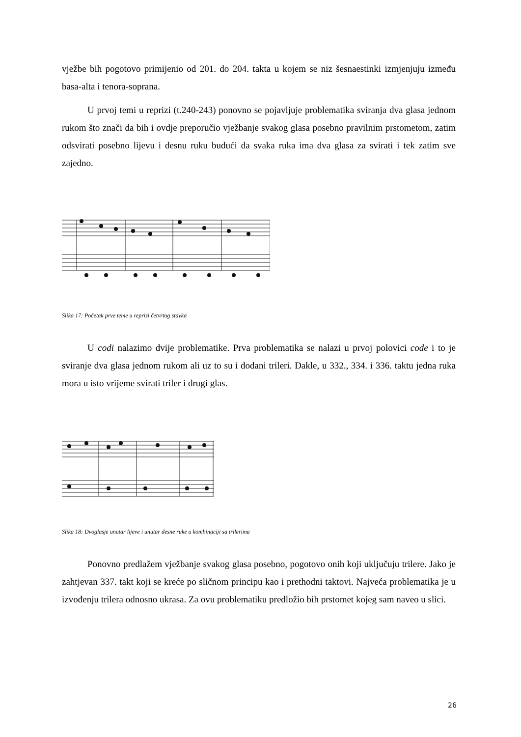vježbe bih pogotovo primijenio od 201. do 204. takta u kojem se niz šesnaestinki izmjenjuju između basa-alta i tenora-soprana.
U prvoj temi u reprizi (t.240-243) ponovno se pojavljuje problematika sviranja dva glasa jednom rukom što znači da bih i ovdje preporučio vježbanje svakog glasa posebno pravilnim prstometom, zatim odsvirati posebno lijevu i desnu ruku budući da svaka ruka ima dva glasa za svirati i tek zatim sve zajedno.
Slika 17: Početak prve teme u reprizi četvrtog stavka
U codi nalazimo dvije problematike. Prva problematika se nalazi u prvoj polovici code i to je sviranje dva glasa jednom rukom ali uz to su i dodani trileri. Dakle, u 332., 334. i 336. taktu jedna ruka mora u isto vrijeme svirati triler i drugi glas.
Slika 18: Dvoglasje unutar lijeve i unutar desne ruke u kombinaciji sa trilerima
Ponovno predlažem vježbanje svakog glasa posebno, pogotovo onih koji uključuju trilere. Jako je zahtjevan 337. takt koji se kreće po sličnom principu kao i prethodni taktovi. Najveća problematika je u izvođenju trilera odnosno ukrasa. Za ovu problematiku predložio bih prstomet kojeg sam naveo u slici.
26